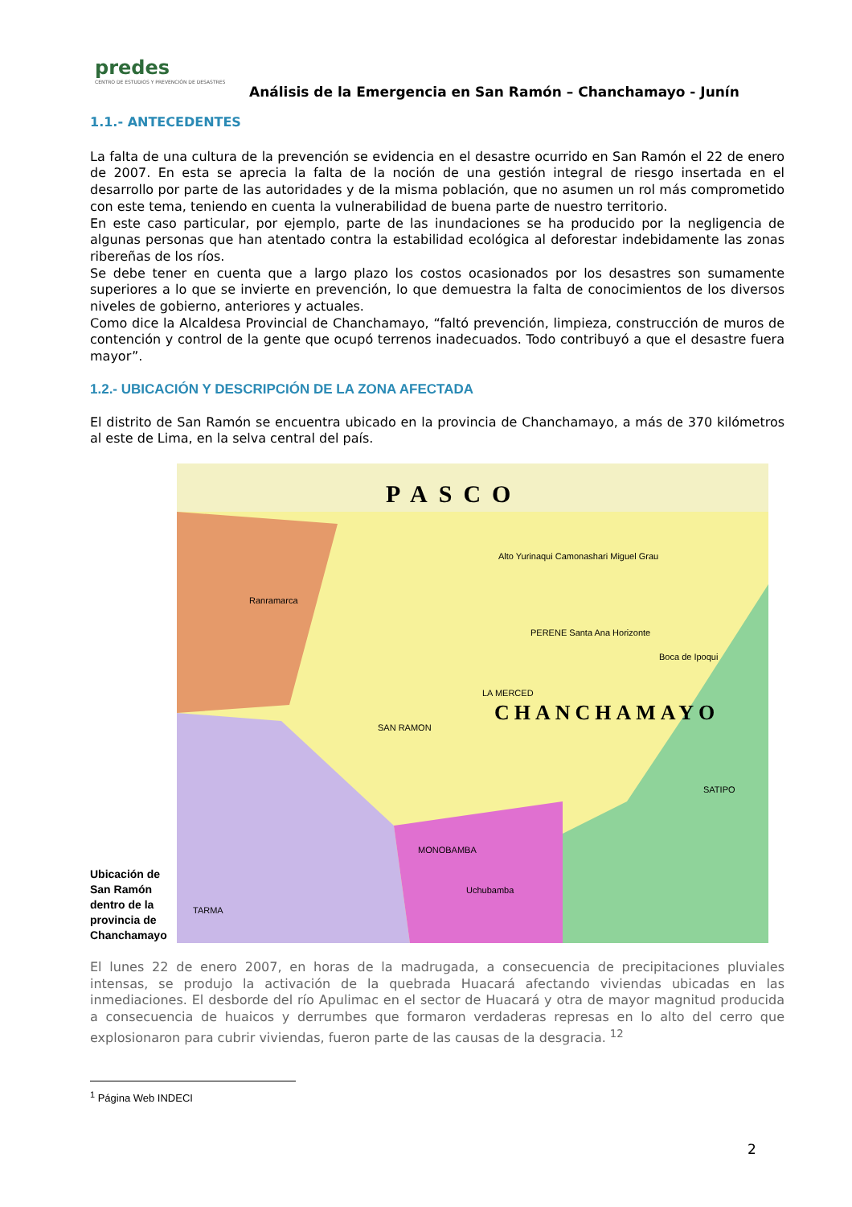predes
CENTRO DE ESTUDIOS Y PREVENCIÓN DE DESASTRES
Análisis de la Emergencia en San Ramón – Chanchamayo - Junín
1.1.- ANTECEDENTES
La falta de una cultura de la prevención se evidencia en el desastre ocurrido en San Ramón el 22 de enero de 2007. En esta se aprecia la falta de la noción de una gestión integral de riesgo insertada en el desarrollo por parte de las autoridades y de la misma población, que no asumen un rol más comprometido con este tema, teniendo en cuenta la vulnerabilidad de buena parte de nuestro territorio.
En este caso particular, por ejemplo, parte de las inundaciones se ha producido por la negligencia de algunas personas que han atentado contra la estabilidad ecológica al deforestar indebidamente las zonas ribereñas de los ríos.
Se debe tener en cuenta que a largo plazo los costos ocasionados por los desastres son sumamente superiores a lo que se invierte en prevención, lo que demuestra la falta de conocimientos de los diversos niveles de gobierno, anteriores y actuales.
Como dice la Alcaldesa Provincial de Chanchamayo, “faltó prevención, limpieza, construcción de muros de contención y control de la gente que ocupó terrenos inadecuados. Todo contribuyó a que el desastre fuera mayor”.
1.2.- UBICACIÓN Y DESCRIPCIÓN DE LA ZONA AFECTADA
El distrito de San Ramón se encuentra ubicado en la provincia de Chanchamayo, a más de 370 kilómetros al este de Lima, en la selva central del país.
Ubicación de San Ramón dentro de la provincia de Chanchamayo
PASCO
CHANCHAMAYO
LA MERCED
SAN RAMON
TARMA
SATIPO
Alto Yurinaqui Camonashari Miguel Grau
Ranramarca
PERENE Santa Ana Horizonte
Boca de Ipoqui
MONOBAMBA
Uchubamba
El lunes 22 de enero 2007, en horas de la madrugada, a consecuencia de precipitaciones pluviales intensas, se produjo la activación de la quebrada Huacará afectando viviendas ubicadas en las inmediaciones. El desborde del río Apulimac en el sector de Huacará y otra de mayor magnitud producida a consecuencia de huaicos y derrumbes que formaron verdaderas represas en lo alto del cerro que explosionaron para cubrir viviendas, fueron parte de las causas de la desgracia. <sup>12</sup>
<sup>1</sup> Página Web INDECI
2